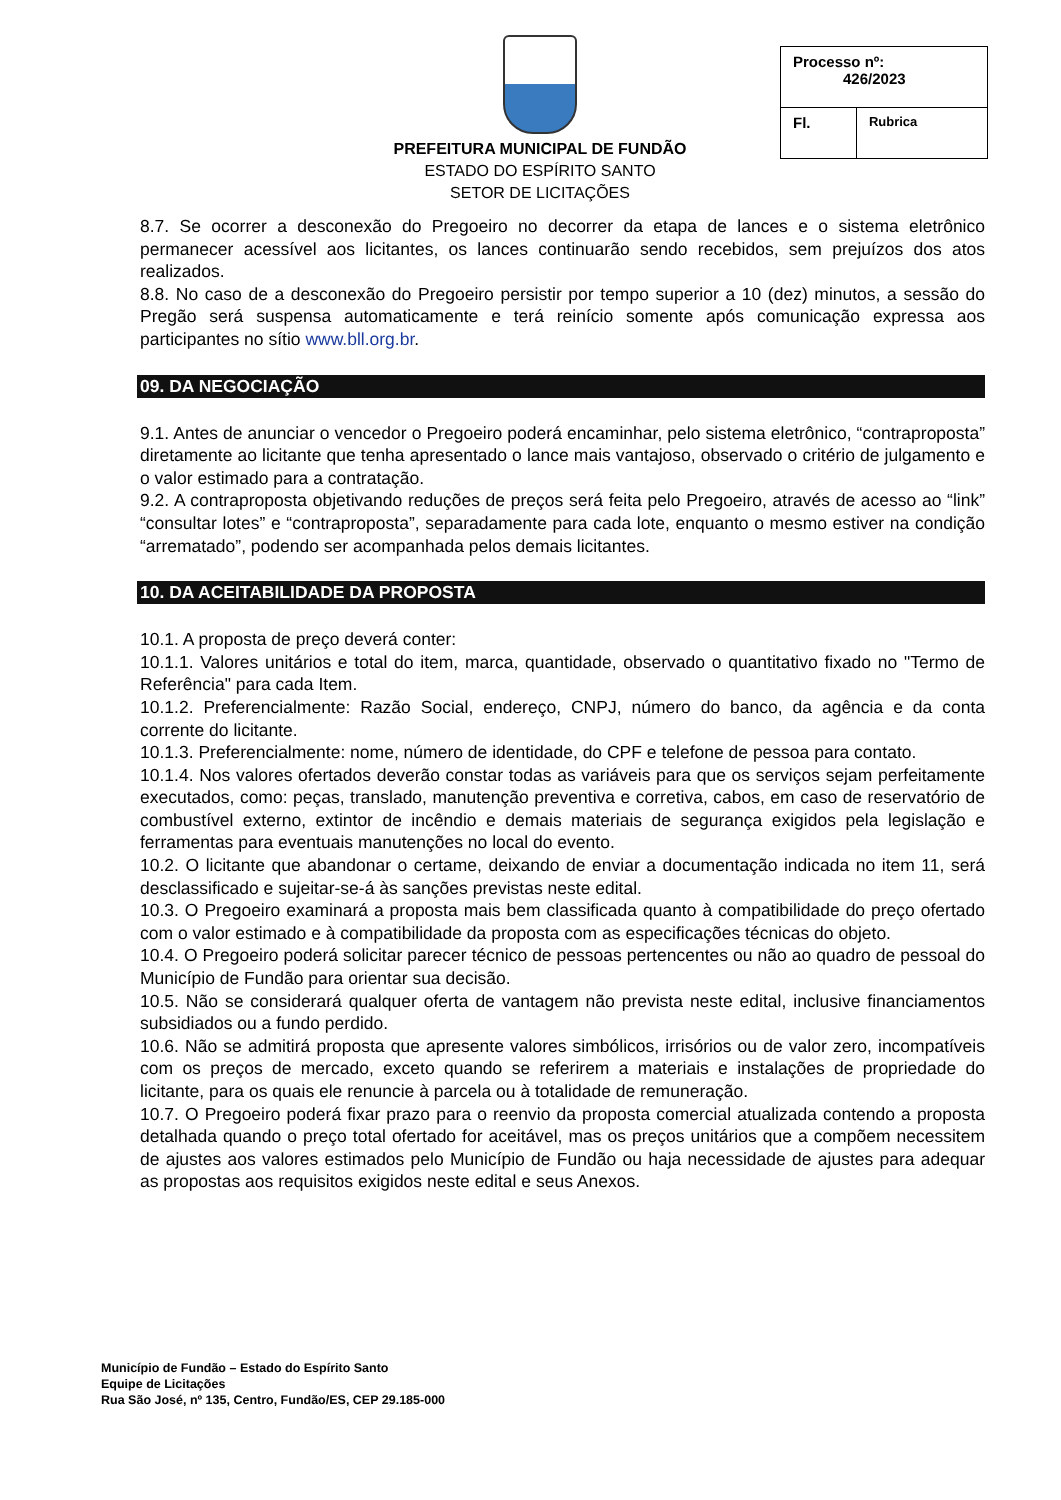PREFEITURA MUNICIPAL DE FUNDÃO
ESTADO DO ESPÍRITO SANTO
SETOR DE LICITAÇÕES
| Processo nº: 426/2023 | |
| Fl. | Rubrica |
8.7. Se ocorrer a desconexão do Pregoeiro no decorrer da etapa de lances e o sistema eletrônico permanecer acessível aos licitantes, os lances continuarão sendo recebidos, sem prejuízos dos atos realizados.
8.8. No caso de a desconexão do Pregoeiro persistir por tempo superior a 10 (dez) minutos, a sessão do Pregão será suspensa automaticamente e terá reinício somente após comunicação expressa aos participantes no sítio www.bll.org.br.
09. DA NEGOCIAÇÃO
9.1. Antes de anunciar o vencedor o Pregoeiro poderá encaminhar, pelo sistema eletrônico, “contraproposta” diretamente ao licitante que tenha apresentado o lance mais vantajoso, observado o critério de julgamento e o valor estimado para a contratação.
9.2. A contraproposta objetivando reduções de preços será feita pelo Pregoeiro, através de acesso ao “link” “consultar lotes” e “contraproposta”, separadamente para cada lote, enquanto o mesmo estiver na condição “arrematado”, podendo ser acompanhada pelos demais licitantes.
10. DA ACEITABILIDADE DA PROPOSTA
10.1. A proposta de preço deverá conter:
10.1.1. Valores unitários e total do item, marca, quantidade, observado o quantitativo fixado no "Termo de Referência" para cada Item.
10.1.2. Preferencialmente: Razão Social, endereço, CNPJ, número do banco, da agência e da conta corrente do licitante.
10.1.3. Preferencialmente: nome, número de identidade, do CPF e telefone de pessoa para contato.
10.1.4. Nos valores ofertados deverão constar todas as variáveis para que os serviços sejam perfeitamente executados, como: peças, translado, manutenção preventiva e corretiva, cabos, em caso de reservatório de combustível externo, extintor de incêndio e demais materiais de segurança exigidos pela legislação e ferramentas para eventuais manutenções no local do evento.
10.2. O licitante que abandonar o certame, deixando de enviar a documentação indicada no item 11, será desclassificado e sujeitar-se-á às sanções previstas neste edital.
10.3. O Pregoeiro examinará a proposta mais bem classificada quanto à compatibilidade do preço ofertado com o valor estimado e à compatibilidade da proposta com as especificações técnicas do objeto.
10.4. O Pregoeiro poderá solicitar parecer técnico de pessoas pertencentes ou não ao quadro de pessoal do Município de Fundão para orientar sua decisão.
10.5. Não se considerará qualquer oferta de vantagem não prevista neste edital, inclusive financiamentos subsidiados ou a fundo perdido.
10.6. Não se admitirá proposta que apresente valores simbólicos, irrisórios ou de valor zero, incompatíveis com os preços de mercado, exceto quando se referirem a materiais e instalações de propriedade do licitante, para os quais ele renuncie à parcela ou à totalidade de remuneração.
10.7. O Pregoeiro poderá fixar prazo para o reenvio da proposta comercial atualizada contendo a proposta detalhada quando o preço total ofertado for aceitável, mas os preços unitários que a compõem necessitem de ajustes aos valores estimados pelo Município de Fundão ou haja necessidade de ajustes para adequar as propostas aos requisitos exigidos neste edital e seus Anexos.
Município de Fundão – Estado do Espírito Santo
Equipe de Licitações
Rua São José, nº 135, Centro, Fundão/ES, CEP 29.185-000